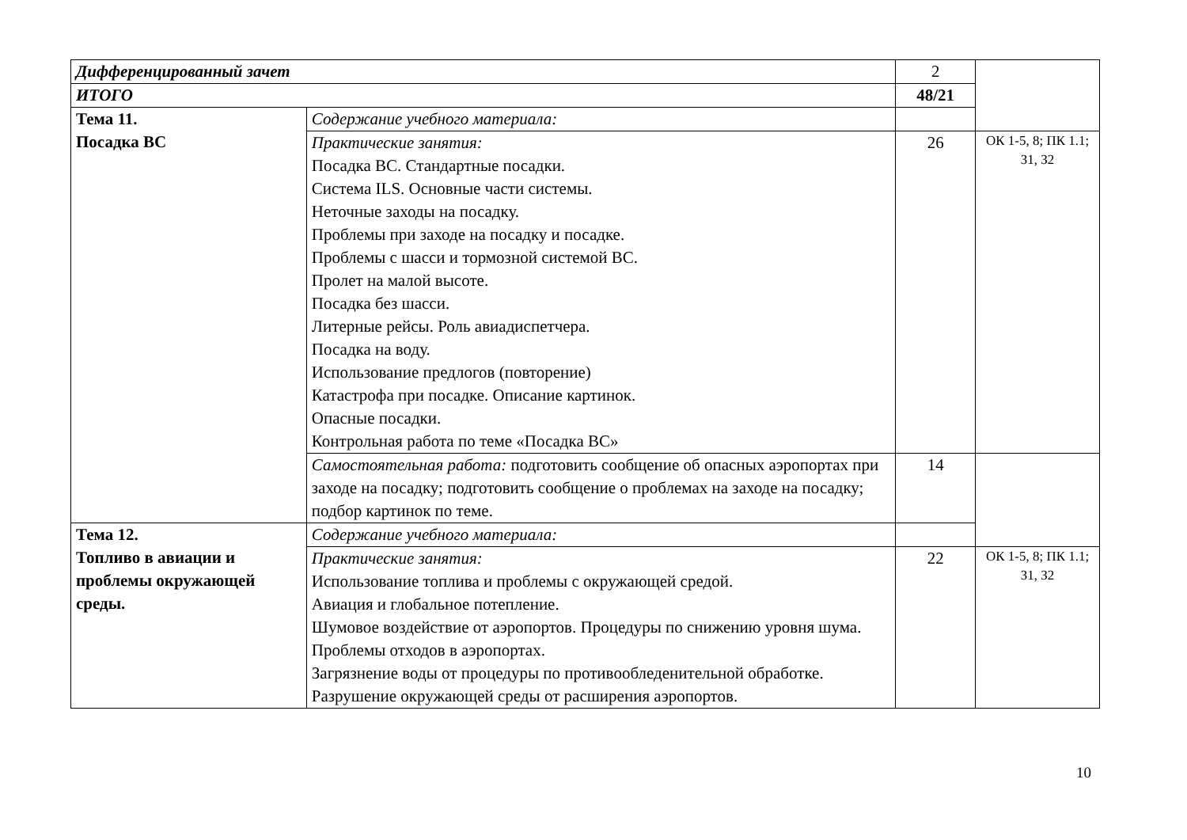| Дифференцированный зачет | | 2 | |
| ИТОГО | | 48/21 | |
| Тема 11. Посадка ВС | Содержание учебного материала: | | |
| | Практические занятия: Посадка ВС. Стандартные посадки. Система ILS. Основные части системы. Неточные заходы на посадку. Проблемы при заходе на посадку и посадке. Проблемы с шасси и тормозной системой ВС. Пролет на малой высоте. Посадка без шасси. Литерные рейсы. Роль авиадиспетчера. Посадка на воду. Использование предлогов (повторение) Катастрофа при посадке. Описание картинок. Опасные посадки. Контрольная работа по теме «Посадка ВС» | 26 | ОК 1-5, 8; ПК 1.1; З1, З2 |
| | Самостоятельная работа: подготовить сообщение об опасных аэропортах при заходе на посадку; подготовить сообщение о проблемах на заходе на посадку; подбор картинок по теме. | 14 | |
| Тема 12. Топливо в авиации и проблемы окружающей среды. | Содержание учебного материала: | | |
| | Практические занятия: Использование топлива и проблемы с окружающей средой. Авиация и глобальное потепление. Шумовое воздействие от аэропортов. Процедуры по снижению уровня шума. Проблемы отходов в аэропортах. Загрязнение воды от процедуры по противообледенительной обработке. Разрушение окружающей среды от расширения аэропортов. | 22 | ОК 1-5, 8; ПК 1.1; З1, З2 |
10